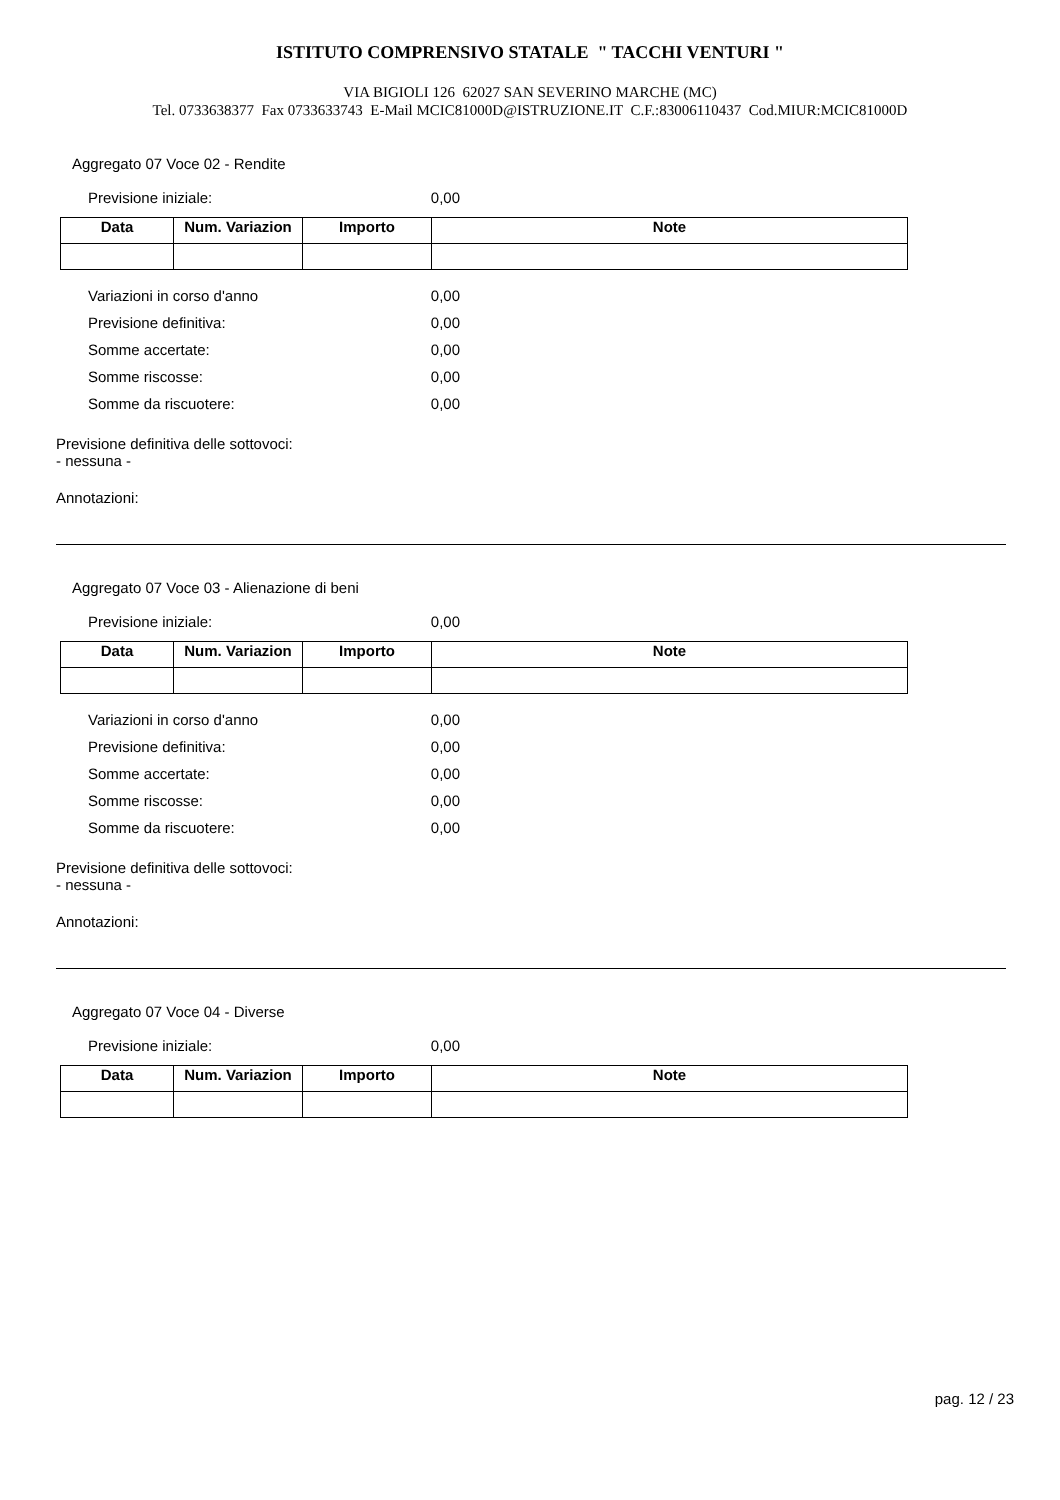ISTITUTO COMPRENSIVO STATALE " TACCHI VENTURI "
VIA BIGIOLI 126 62027 SAN SEVERINO MARCHE (MC)
Tel. 0733638377 Fax 0733633743 E-Mail MCIC81000D@ISTRUZIONE.IT C.F.:83006110437 Cod.MIUR:MCIC81000D
Aggregato 07 Voce 02 - Rendite
Previsione iniziale: 0,00
| Data | Num. Variazion | Importo | Note |
| --- | --- | --- | --- |
Variazioni in corso d'anno 0,00
Previsione definitiva: 0,00
Somme accertate: 0,00
Somme riscosse: 0,00
Somme da riscuotere: 0,00
Previsione definitiva delle sottovoci:
- nessuna -
Annotazioni:
Aggregato 07 Voce 03 - Alienazione di beni
Previsione iniziale: 0,00
| Data | Num. Variazion | Importo | Note |
| --- | --- | --- | --- |
Variazioni in corso d'anno 0,00
Previsione definitiva: 0,00
Somme accertate: 0,00
Somme riscosse: 0,00
Somme da riscuotere: 0,00
Previsione definitiva delle sottovoci:
- nessuna -
Annotazioni:
Aggregato 07 Voce 04 - Diverse
Previsione iniziale: 0,00
| Data | Num. Variazion | Importo | Note |
| --- | --- | --- | --- |
pag. 12 / 23